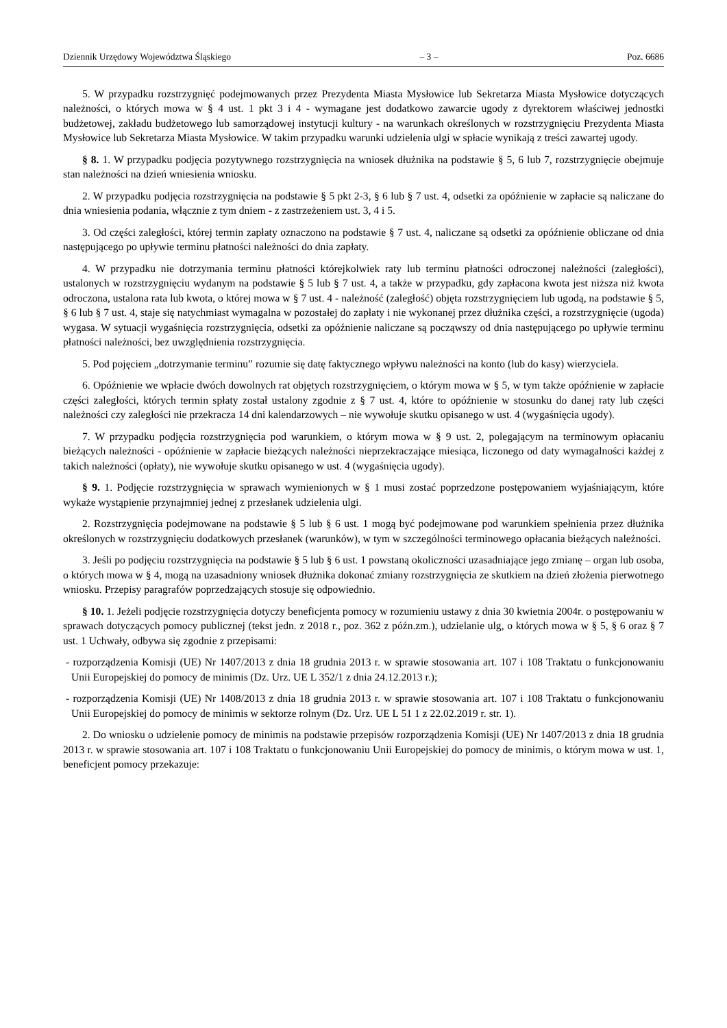Dziennik Urzędowy Województwa Śląskiego – 3 – Poz. 6686
5. W przypadku rozstrzygnięć podejmowanych przez Prezydenta Miasta Mysłowice lub Sekretarza Miasta Mysłowice dotyczących należności, o których mowa w § 4 ust. 1 pkt 3 i 4 - wymagane jest dodatkowo zawarcie ugody z dyrektorem właściwej jednostki budżetowej, zakładu budżetowego lub samorządowej instytucji kultury - na warunkach określonych w rozstrzygnięciu Prezydenta Miasta Mysłowice lub Sekretarza Miasta Mysłowice. W takim przypadku warunki udzielenia ulgi w spłacie wynikają z treści zawartej ugody.
§ 8. 1. W przypadku podjęcia pozytywnego rozstrzygnięcia na wniosek dłużnika na podstawie § 5, 6 lub 7, rozstrzygnięcie obejmuje stan należności na dzień wniesienia wniosku.
2. W przypadku podjęcia rozstrzygnięcia na podstawie § 5 pkt 2-3, § 6 lub § 7 ust. 4, odsetki za opóźnienie w zapłacie są naliczane do dnia wniesienia podania, włącznie z tym dniem - z zastrzeżeniem ust. 3, 4 i 5.
3. Od części zaległości, której termin zapłaty oznaczono na podstawie § 7 ust. 4, naliczane są odsetki za opóźnienie obliczane od dnia następującego po upływie terminu płatności należności do dnia zapłaty.
4. W przypadku nie dotrzymania terminu płatności którejkolwiek raty lub terminu płatności odroczonej należności (zaległości), ustalonych w rozstrzygnięciu wydanym na podstawie § 5 lub § 7 ust. 4, a także w przypadku, gdy zapłacona kwota jest niższa niż kwota odroczona, ustalona rata lub kwota, o której mowa w § 7 ust. 4 - należność (zaległość) objęta rozstrzygnięciem lub ugodą, na podstawie § 5, § 6 lub § 7 ust. 4, staje się natychmiast wymagalna w pozostałej do zapłaty i nie wykonanej przez dłużnika części, a rozstrzygnięcie (ugoda) wygasa. W sytuacji wygaśnięcia rozstrzygnięcia, odsetki za opóźnienie naliczane są począwszy od dnia następującego po upływie terminu płatności należności, bez uwzględnienia rozstrzygnięcia.
5. Pod pojęciem „dotrzymanie terminu” rozumie się datę faktycznego wpływu należności na konto (lub do kasy) wierzyciela.
6. Opóźnienie we wpłacie dwóch dowolnych rat objętych rozstrzygnięciem, o którym mowa w § 5, w tym także opóźnienie w zapłacie części zaległości, których termin spłaty został ustalony zgodnie z § 7 ust. 4, które to opóźnienie w stosunku do danej raty lub części należności czy zaległości nie przekracza 14 dni kalendarzowych – nie wywołuje skutku opisanego w ust. 4 (wygaśnięcia ugody).
7. W przypadku podjęcia rozstrzygnięcia pod warunkiem, o którym mowa w § 9 ust. 2, polegającym na terminowym opłacaniu bieżących należności - opóźnienie w zapłacie bieżących należności nieprzekraczające miesiąca, liczonego od daty wymagalności każdej z takich należności (opłaty), nie wywołuje skutku opisanego w ust. 4 (wygaśnięcia ugody).
§ 9. 1. Podjęcie rozstrzygnięcia w sprawach wymienionych w § 1 musi zostać poprzedzone postępowaniem wyjaśniającym, które wykaże wystąpienie przynajmniej jednej z przesłanek udzielenia ulgi.
2. Rozstrzygnięcia podejmowane na podstawie § 5 lub § 6 ust. 1 mogą być podejmowane pod warunkiem spełnienia przez dłużnika określonych w rozstrzygnięciu dodatkowych przesłanek (warunków), w tym w szczególności terminowego opłacania bieżących należności.
3. Jeśli po podjęciu rozstrzygnięcia na podstawie § 5 lub § 6 ust. 1 powstaną okoliczności uzasadniające jego zmianę – organ lub osoba, o których mowa w § 4, mogą na uzasadniony wniosek dłużnika dokonać zmiany rozstrzygnięcia ze skutkiem na dzień złożenia pierwotnego wniosku. Przepisy paragrafów poprzedzających stosuje się odpowiednio.
§ 10. 1. Jeżeli podjęcie rozstrzygnięcia dotyczy beneficjenta pomocy w rozumieniu ustawy z dnia 30 kwietnia 2004r. o postępowaniu w sprawach dotyczących pomocy publicznej (tekst jedn. z 2018 r., poz. 362 z późn.zm.), udzielanie ulg, o których mowa w § 5, § 6 oraz § 7 ust. 1 Uchwały, odbywa się zgodnie z przepisami:
- rozporządzenia Komisji (UE) Nr 1407/2013 z dnia 18 grudnia 2013 r. w sprawie stosowania art. 107 i 108 Traktatu o funkcjonowaniu Unii Europejskiej do pomocy de minimis (Dz. Urz. UE L 352/1 z dnia 24.12.2013 r.);
- rozporządzenia Komisji (UE) Nr 1408/2013 z dnia 18 grudnia 2013 r. w sprawie stosowania art. 107 i 108 Traktatu o funkcjonowaniu Unii Europejskiej do pomocy de minimis w sektorze rolnym (Dz. Urz. UE L 51 1 z 22.02.2019 r. str. 1).
2. Do wniosku o udzielenie pomocy de minimis na podstawie przepisów rozporządzenia Komisji (UE) Nr 1407/2013 z dnia 18 grudnia 2013 r. w sprawie stosowania art. 107 i 108 Traktatu o funkcjonowaniu Unii Europejskiej do pomocy de minimis, o którym mowa w ust. 1, beneficjent pomocy przekazuje: